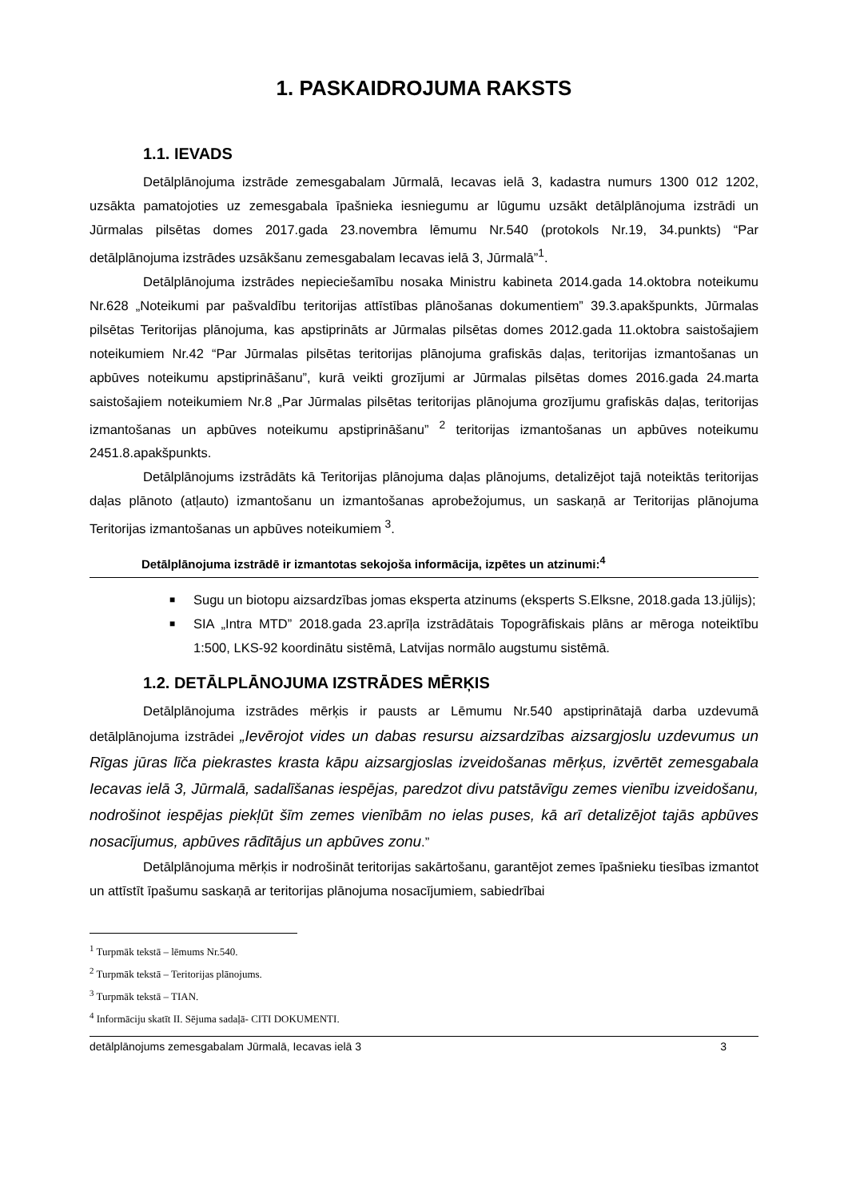1. PASKAIDROJUMA RAKSTS
1.1. IEVADS
Detālplānojuma izstrāde zemesgabalam Jūrmalā, Iecavas ielā 3, kadastra numurs 1300 012 1202, uzsākta pamatojoties uz zemesgabala īpašnieka iesniegumu ar lūgumu uzsākt detālplānojuma izstrādi un Jūrmalas pilsētas domes 2017.gada 23.novembra lēmumu Nr.540 (protokols Nr.19, 34.punkts) “Par detālplānojuma izstrādes uzsākšanu zemesgabalam Iecavas ielā 3, Jūrmalā”<sup>1</sup>.
Detālplānojuma izstrādes nepieciešamību nosaka Ministru kabineta 2014.gada 14.oktobra noteikumu Nr.628 „Noteikumi par pašvaldību teritorijas attīstības plānošanas dokumentiem” 39.3.apakšpunkts, Jūrmalas pilsētas Teritorijas plānojuma, kas apstiprināts ar Jūrmalas pilsētas domes 2012.gada 11.oktobra saistošajiem noteikumiem Nr.42 “Par Jūrmalas pilsētas teritorijas plānojuma grafiskās daļas, teritorijas izmantošanas un apbūves noteikumu apstiprināšanu”, kurā veikti grozījumi ar Jūrmalas pilsētas domes 2016.gada 24.marta saistošajiem noteikumiem Nr.8 „Par Jūrmalas pilsētas teritorijas plānojuma grozījumu grafiskās daļas, teritorijas izmantošanas un apbūves noteikumu apstiprināšanu” <sup>2</sup> teritorijas izmantošanas un apbūves noteikumu 2451.8.apakšpunkts.
Detālplānojums izstrādāts kā Teritorijas plānojuma daļas plānojums, detalizējot tajā noteiktās teritorijas daļas plānoto (atļauto) izmantošanu un izmantošanas aprobežojumus, un saskaņā ar Teritorijas plānojuma Teritorijas izmantošanas un apbūves noteikumiem <sup>3</sup>.
Detālplānojuma izstrādē ir izmantotas sekojoša informācija, izpētes un atzinumi:<sup>4</sup>
■ Sugu un biotopu aizsardzības jomas eksperta atzinums (eksperts S.Elksne, 2018.gada 13.jūlijs);
■ SIA „Intra MTD” 2018.gada 23.aprīļa izstrādātais Topogrāfiskais plāns ar mēroga noteiktību 1:500, LKS-92 koordinātu sistēmā, Latvijas normālo augstumu sistēmā.
1.2. DETĀLPLĀNOJUMA IZSTRĀDES MĒRĶIS
Detālplānojuma izstrādes mērķis ir pausts ar Lēmumu Nr.540 apstiprinātajā darba uzdevumā detālplānojuma izstrādei „Ievērojot vides un dabas resursu aizsardzības aizsargjoslu uzdevumus un Rīgas jūras līča piekrastes krasta kāpu aizsargjoslas izveidošanas mērķus, izvērtēt zemesgabala Iecavas ielā 3, Jūrmalā, sadalīšanas iespējas, paredzot divu patstāvīgu zemes vienību izveidošanu, nodrošinot iespējas piekļūt šīm zemes vienībām no ielas puses, kā arī detalizējot tajās apbūves nosacījumus, apbūves rādītājus un apbūves zonu.”
Detālplānojuma mērķis ir nodrošināt teritorijas sakārtošanu, garantējot zemes īpašnieku tiesības izmantot un attīstīt īpašumu saskaņā ar teritorijas plānojuma nosacījumiem, sabiedrībai
<sup>1</sup> Turpmāk tekstā – lēmums Nr.540.
<sup>2</sup> Turpmāk tekstā – Teritorijas plānojums.
<sup>3</sup> Turpmāk tekstā – TIAN.
<sup>4</sup> Informāciju skatīt II. Sējuma sadaļā- CITI DOKUMENTI.
detālplānojums zemesgabalam Jūrmalā, Iecavas ielā 3 3